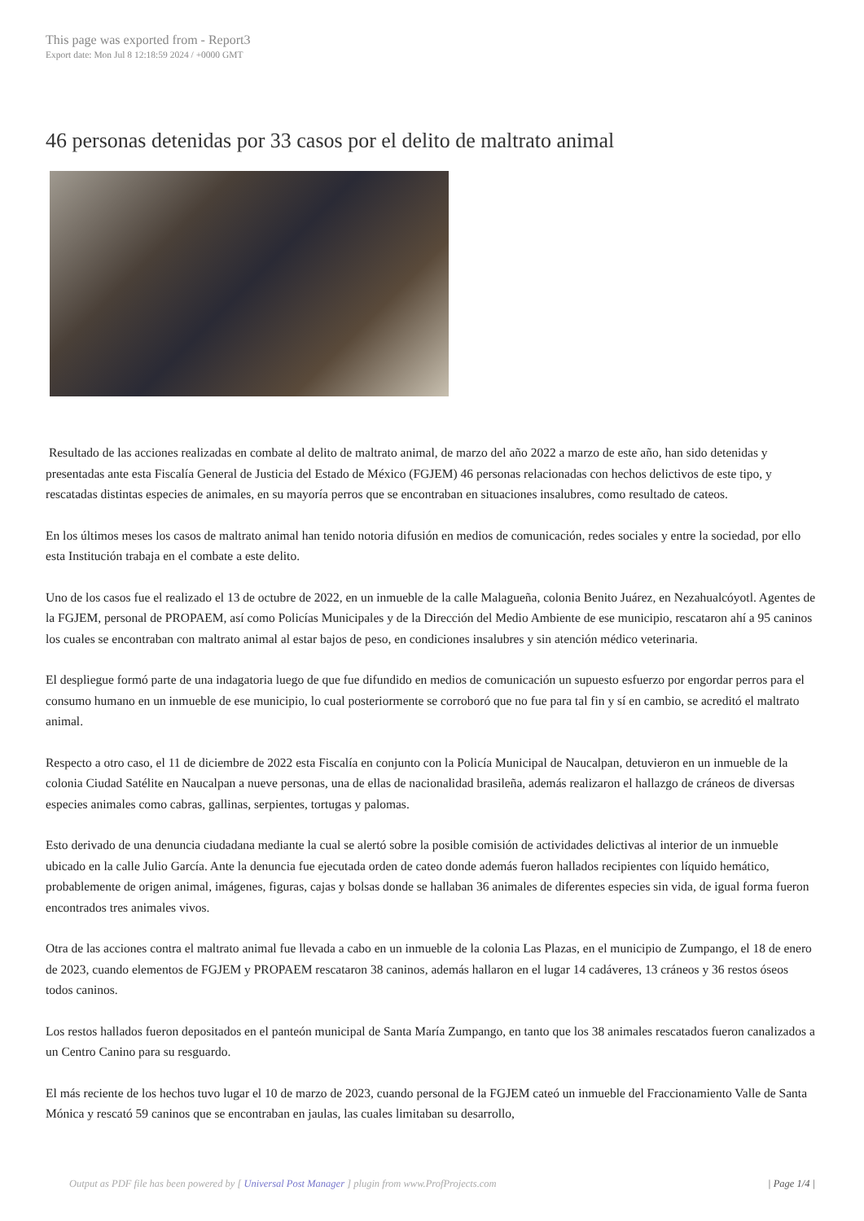This page was exported from - Report3
Export date: Mon Jul 8 12:18:59 2024 / +0000 GMT
46 personas detenidas por 33 casos por el delito de maltrato animal
Resultado de las acciones realizadas en combate al delito de maltrato animal, de marzo del año 2022 a marzo de este año, han sido detenidas y presentadas ante esta Fiscalía General de Justicia del Estado de México (FGJEM) 46 personas relacionadas con hechos delictivos de este tipo, y rescatadas distintas especies de animales, en su mayoría perros que se encontraban en situaciones insalubres, como resultado de cateos.
En los últimos meses los casos de maltrato animal han tenido notoria difusión en medios de comunicación, redes sociales y entre la sociedad, por ello esta Institución trabaja en el combate a este delito.
Uno de los casos fue el realizado el 13 de octubre de 2022, en un inmueble de la calle Malagueña, colonia Benito Juárez, en Nezahualcóyotl. Agentes de la FGJEM, personal de PROPAEM, así como Policías Municipales y de la Dirección del Medio Ambiente de ese municipio, rescataron ahí a 95 caninos los cuales se encontraban con maltrato animal al estar bajos de peso, en condiciones insalubres y sin atención médico veterinaria.
El despliegue formó parte de una indagatoria luego de que fue difundido en medios de comunicación un supuesto esfuerzo por engordar perros para el consumo humano en un inmueble de ese municipio, lo cual posteriormente se corroboró que no fue para tal fin y sí en cambio, se acreditó el maltrato animal.
Respecto a otro caso, el 11 de diciembre de 2022 esta Fiscalía en conjunto con la Policía Municipal de Naucalpan, detuvieron en un inmueble de la colonia Ciudad Satélite en Naucalpan a nueve personas, una de ellas de nacionalidad brasileña, además realizaron el hallazgo de cráneos de diversas especies animales como cabras, gallinas, serpientes, tortugas y palomas.
Esto derivado de una denuncia ciudadana mediante la cual se alertó sobre la posible comisión de actividades delictivas al interior de un inmueble ubicado en la calle Julio García. Ante la denuncia fue ejecutada orden de cateo donde además fueron hallados recipientes con líquido hemático, probablemente de origen animal, imágenes, figuras, cajas y bolsas donde se hallaban 36 animales de diferentes especies sin vida, de igual forma fueron encontrados tres animales vivos.
Otra de las acciones contra el maltrato animal fue llevada a cabo en un inmueble de la colonia Las Plazas, en el municipio de Zumpango, el 18 de enero de 2023, cuando elementos de FGJEM y PROPAEM rescataron 38 caninos, además hallaron en el lugar 14 cadáveres, 13 cráneos y 36 restos óseos todos caninos.
Los restos hallados fueron depositados en el panteón municipal de Santa María Zumpango, en tanto que los 38 animales rescatados fueron canalizados a un Centro Canino para su resguardo.
El más reciente de los hechos tuvo lugar el 10 de marzo de 2023, cuando personal de la FGJEM cateó un inmueble del Fraccionamiento Valle de Santa Mónica y rescató 59 caninos que se encontraban en jaulas, las cuales limitaban su desarrollo,
Output as PDF file has been powered by [ Universal Post Manager ] plugin from www.ProfProjects.com | Page 1/4 |